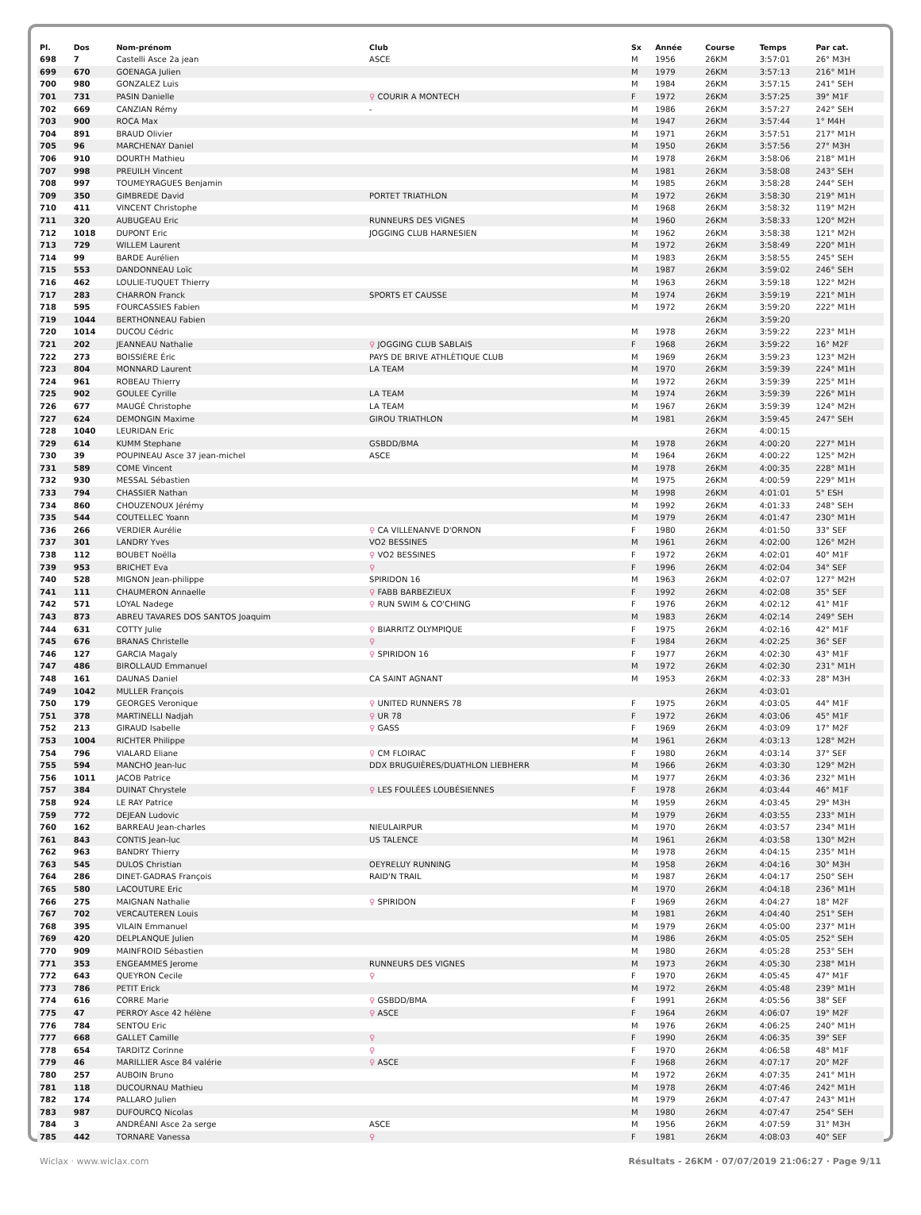| Pl. | Dos | Nom-prénom | Club | Sx | Année | Course | Temps | Par cat. |
| --- | --- | --- | --- | --- | --- | --- | --- | --- |
| 698 | 7 | Castelli Asce 2a jean | ASCE | M | 1956 | 26KM | 3:57:01 | 26° M3H |
| 699 | 670 | GOENAGA Julien | | M | 1979 | 26KM | 3:57:13 | 216° M1H |
| 700 | 980 | GONZALEZ Luis | | M | 1984 | 26KM | 3:57:15 | 241° SEH |
| 701 | 731 | PASIN Danielle | ♀ COURIR A MONTECH | F | 1972 | 26KM | 3:57:25 | 39° M1F |
| 702 | 669 | CANZIAN Rémy | - | M | 1986 | 26KM | 3:57:27 | 242° SEH |
| 703 | 900 | ROCA Max | | M | 1947 | 26KM | 3:57:44 | 1° M4H |
| 704 | 891 | BRAUD Olivier | | M | 1971 | 26KM | 3:57:51 | 217° M1H |
| 705 | 96 | MARCHENAY Daniel | | M | 1950 | 26KM | 3:57:56 | 27° M3H |
| 706 | 910 | DOURTH Mathieu | | M | 1978 | 26KM | 3:58:06 | 218° M1H |
| 707 | 998 | PREUILH Vincent | | M | 1981 | 26KM | 3:58:08 | 243° SEH |
| 708 | 997 | TOUMEYRAGUES Benjamin | | M | 1985 | 26KM | 3:58:28 | 244° SEH |
| 709 | 350 | GIMBREDE David | PORTET TRIATHLON | M | 1972 | 26KM | 3:58:30 | 219° M1H |
| 710 | 411 | VINCENT Christophe | | M | 1968 | 26KM | 3:58:32 | 119° M2H |
| 711 | 320 | AUBUGEAU Eric | RUNNEURS DES VIGNES | M | 1960 | 26KM | 3:58:33 | 120° M2H |
| 712 | 1018 | DUPONT Eric | JOGGING CLUB HARNESIEN | M | 1962 | 26KM | 3:58:38 | 121° M2H |
| 713 | 729 | WILLEM Laurent | | M | 1972 | 26KM | 3:58:49 | 220° M1H |
| 714 | 99 | BARDE Aurélien | | M | 1983 | 26KM | 3:58:55 | 245° SEH |
| 715 | 553 | DANDONNEAU Loïc | | M | 1987 | 26KM | 3:59:02 | 246° SEH |
| 716 | 462 | LOULIE-TUQUET Thierry | | M | 1963 | 26KM | 3:59:18 | 122° M2H |
| 717 | 283 | CHARRON Franck | SPORTS ET CAUSSE | M | 1974 | 26KM | 3:59:19 | 221° M1H |
| 718 | 595 | FOURCASSIES Fabien | | M | 1972 | 26KM | 3:59:20 | 222° M1H |
| 719 | 1044 | BERTHONNEAU Fabien | | | | 26KM | 3:59:20 | |
| 720 | 1014 | DUCOU Cédric | | M | 1978 | 26KM | 3:59:22 | 223° M1H |
| 721 | 202 | JEANNEAU Nathalie | ♀ JOGGING CLUB SABLAIS | F | 1968 | 26KM | 3:59:22 | 16° M2F |
| 722 | 273 | BOISSIÈRE Éric | PAYS DE BRIVE ATHLÈTIQUE CLUB | M | 1969 | 26KM | 3:59:23 | 123° M2H |
| 723 | 804 | MONNARD Laurent | LA TEAM | M | 1970 | 26KM | 3:59:39 | 224° M1H |
| 724 | 961 | ROBEAU Thierry | | M | 1972 | 26KM | 3:59:39 | 225° M1H |
| 725 | 902 | GOULEE Cyrille | LA TEAM | M | 1974 | 26KM | 3:59:39 | 226° M1H |
| 726 | 677 | MAUGÉ Christophe | LA TEAM | M | 1967 | 26KM | 3:59:39 | 124° M2H |
| 727 | 624 | DEMONGIN Maxime | GIROU TRIATHLON | M | 1981 | 26KM | 3:59:45 | 247° SEH |
| 728 | 1040 | LEURIDAN Eric | | | | 26KM | 4:00:15 | |
| 729 | 614 | KUMM Stephane | GSBDD/BMA | M | 1978 | 26KM | 4:00:20 | 227° M1H |
| 730 | 39 | POUPINEAU Asce 37 jean-michel | ASCE | M | 1964 | 26KM | 4:00:22 | 125° M2H |
| 731 | 589 | COME Vincent | | M | 1978 | 26KM | 4:00:35 | 228° M1H |
| 732 | 930 | MESSAL Sébastien | | M | 1975 | 26KM | 4:00:59 | 229° M1H |
| 733 | 794 | CHASSIER Nathan | | M | 1998 | 26KM | 4:01:01 | 5° ESH |
| 734 | 860 | CHOUZENOUX Jérémy | | M | 1992 | 26KM | 4:01:33 | 248° SEH |
| 735 | 544 | COUTELLEC Yoann | | M | 1979 | 26KM | 4:01:47 | 230° M1H |
| 736 | 266 | VERDIER Aurélie | ♀ CA VILLENANVE D'ORNON | F | 1980 | 26KM | 4:01:50 | 33° SEF |
| 737 | 301 | LANDRY Yves | VO2 BESSINES | M | 1961 | 26KM | 4:02:00 | 126° M2H |
| 738 | 112 | BOUBET Noëlla | ♀ VO2 BESSINES | F | 1972 | 26KM | 4:02:01 | 40° M1F |
| 739 | 953 | BRICHET Eva | ♀ | F | 1996 | 26KM | 4:02:04 | 34° SEF |
| 740 | 528 | MIGNON Jean-philippe | SPIRIDON 16 | M | 1963 | 26KM | 4:02:07 | 127° M2H |
| 741 | 111 | CHAUMERON Annaelle | ♀ FABB BARBEZIEUX | F | 1992 | 26KM | 4:02:08 | 35° SEF |
| 742 | 571 | LOYAL Nadege | ♀ RUN SWIM & CO'CHING | F | 1976 | 26KM | 4:02:12 | 41° M1F |
| 743 | 873 | ABREU TAVARES DOS SANTOS Joaquim | | M | 1983 | 26KM | 4:02:14 | 249° SEH |
| 744 | 631 | COTTY Julie | ♀ BIARRITZ OLYMPIQUE | F | 1975 | 26KM | 4:02:16 | 42° M1F |
| 745 | 676 | BRANAS Christelle | ♀ | F | 1984 | 26KM | 4:02:25 | 36° SEF |
| 746 | 127 | GARCIA Magaly | ♀ SPIRIDON 16 | F | 1977 | 26KM | 4:02:30 | 43° M1F |
| 747 | 486 | BIROLLAUD Emmanuel | | M | 1972 | 26KM | 4:02:30 | 231° M1H |
| 748 | 161 | DAUNAS Daniel | CA SAINT AGNANT | M | 1953 | 26KM | 4:02:33 | 28° M3H |
| 749 | 1042 | MULLER François | | | | 26KM | 4:03:01 | |
| 750 | 179 | GEORGES Veronique | ♀ UNITED RUNNERS 78 | F | 1975 | 26KM | 4:03:05 | 44° M1F |
| 751 | 378 | MARTINELLI Nadjah | ♀ UR 78 | F | 1972 | 26KM | 4:03:06 | 45° M1F |
| 752 | 213 | GIRAUD Isabelle | ♀ GASS | F | 1969 | 26KM | 4:03:09 | 17° M2F |
| 753 | 1004 | RICHTER Philippe | | M | 1961 | 26KM | 4:03:13 | 128° M2H |
| 754 | 796 | VIALARD Eliane | ♀ CM FLOIRAC | F | 1980 | 26KM | 4:03:14 | 37° SEF |
| 755 | 594 | MANCHO Jean-luc | DDX BRUGUIÈRES/DUATHLON LIEBHERR | M | 1966 | 26KM | 4:03:30 | 129° M2H |
| 756 | 1011 | JACOB Patrice | | M | 1977 | 26KM | 4:03:36 | 232° M1H |
| 757 | 384 | DUINAT Chrystele | ♀ LES FOULÉES LOUBÉSIENNES | F | 1978 | 26KM | 4:03:44 | 46° M1F |
| 758 | 924 | LE RAY Patrice | | M | 1959 | 26KM | 4:03:45 | 29° M3H |
| 759 | 772 | DEJEAN Ludovic | | M | 1979 | 26KM | 4:03:55 | 233° M1H |
| 760 | 162 | BARREAU Jean-charles | NIEULAIRPUR | M | 1970 | 26KM | 4:03:57 | 234° M1H |
| 761 | 843 | CONTIS Jean-luc | US TALENCE | M | 1961 | 26KM | 4:03:58 | 130° M2H |
| 762 | 963 | BANDRY Thierry | | M | 1978 | 26KM | 4:04:15 | 235° M1H |
| 763 | 545 | DULOS Christian | OEYRELUY RUNNING | M | 1958 | 26KM | 4:04:16 | 30° M3H |
| 764 | 286 | DINET-GADRAS François | RAID'N TRAIL | M | 1987 | 26KM | 4:04:17 | 250° SEH |
| 765 | 580 | LACOUTURE Eric | | M | 1970 | 26KM | 4:04:18 | 236° M1H |
| 766 | 275 | MAIGNAN Nathalie | ♀ SPIRIDON | F | 1969 | 26KM | 4:04:27 | 18° M2F |
| 767 | 702 | VERCAUTEREN Louis | | M | 1981 | 26KM | 4:04:40 | 251° SEH |
| 768 | 395 | VILAIN Emmanuel | | M | 1979 | 26KM | 4:05:00 | 237° M1H |
| 769 | 420 | DELPLANQUE Julien | | M | 1986 | 26KM | 4:05:05 | 252° SEH |
| 770 | 909 | MAINFROID Sébastien | | M | 1980 | 26KM | 4:05:28 | 253° SEH |
| 771 | 353 | ENGEAMMES Jerome | RUNNEURS DES VIGNES | M | 1973 | 26KM | 4:05:30 | 238° M1H |
| 772 | 643 | QUEYRON Cecile | ♀ | F | 1970 | 26KM | 4:05:45 | 47° M1F |
| 773 | 786 | PETIT Erick | | M | 1972 | 26KM | 4:05:48 | 239° M1H |
| 774 | 616 | CORRE Marie | ♀ GSBDD/BMA | F | 1991 | 26KM | 4:05:56 | 38° SEF |
| 775 | 47 | PERROY Asce 42 hélène | ♀ ASCE | F | 1964 | 26KM | 4:06:07 | 19° M2F |
| 776 | 784 | SENTOU Eric | | M | 1976 | 26KM | 4:06:25 | 240° M1H |
| 777 | 668 | GALLET Camille | ♀ | F | 1990 | 26KM | 4:06:35 | 39° SEF |
| 778 | 654 | TARDITZ Corinne | ♀ | F | 1970 | 26KM | 4:06:58 | 48° M1F |
| 779 | 46 | MARILLIER Asce 84 valérie | ♀ ASCE | F | 1968 | 26KM | 4:07:17 | 20° M2F |
| 780 | 257 | AUBOIN Bruno | | M | 1972 | 26KM | 4:07:35 | 241° M1H |
| 781 | 118 | DUCOURNAU Mathieu | | M | 1978 | 26KM | 4:07:46 | 242° M1H |
| 782 | 174 | PALLARO Julien | | M | 1979 | 26KM | 4:07:47 | 243° M1H |
| 783 | 987 | DUFOURCQ Nicolas | | M | 1980 | 26KM | 4:07:47 | 254° SEH |
| 784 | 3 | ANDRÉANI Asce 2a serge | ASCE | M | 1956 | 26KM | 4:07:59 | 31° M3H |
| 785 | 442 | TORNARE Vanessa | ♀ | F | 1981 | 26KM | 4:08:03 | 40° SEF |
Wiclax · www.wiclax.com Résultats - 26KM · 07/07/2019 21:06:27 · Page 9/11